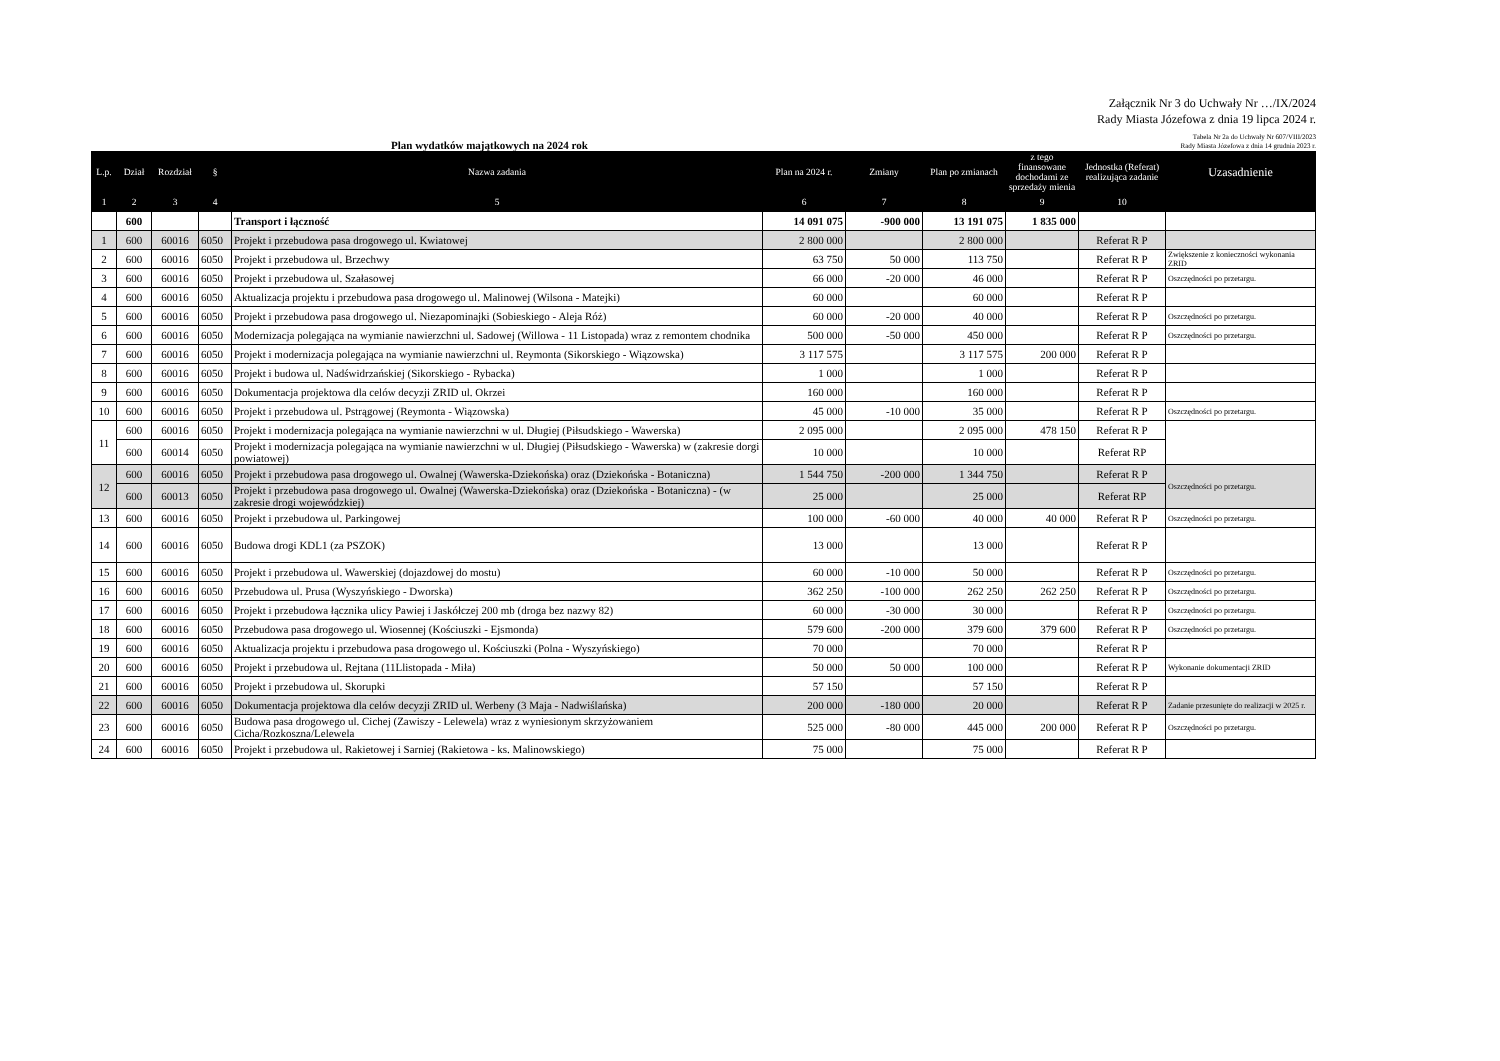Załącznik Nr 3 do Uchwały Nr …/IX/2024
Rady Miasta Józefowa z dnia 19 lipca 2024 r.
Plan wydatków majątkowych na 2024 rok
Tabela Nr 2a do Uchwały Nr 607/VIII/2023
Rady Miasta Józefowa z dnia 14 grudnia 2023 r.
| L.p. | Dział | Rozdział | § | Nazwa zadania | Plan na 2024 r. | Zmiany | Plan po zmianach | z tego finansowane dochodami ze sprzedaży mienia | Jednostka (Referat) realizująca zadanie | Uzasadnienie |
| --- | --- | --- | --- | --- | --- | --- | --- | --- | --- | --- |
| 1 | 2 | 3 | 4 | 5 | 6 | 7 | 8 | 9 | 10 | |
| | 600 | | | Transport i łączność | 14 091 075 | -900 000 | 13 191 075 | 1 835 000 | | |
| 1 | 600 | 60016 | 6050 | Projekt i przebudowa pasa drogowego ul. Kwiatowej | 2 800 000 | | 2 800 000 | | Referat R P | |
| 2 | 600 | 60016 | 6050 | Projekt i przebudowa ul. Brzechwy | 63 750 | 50 000 | 113 750 | | Referat R P | Zwiększenie z konieczności wykonania ZRID |
| 3 | 600 | 60016 | 6050 | Projekt i przebudowa ul. Szałasowej | 66 000 | -20 000 | 46 000 | | Referat R P | Oszczędności po przetargu. |
| 4 | 600 | 60016 | 6050 | Aktualizacja projektu i przebudowa pasa drogowego ul. Malinowej (Wilsona - Matejki) | 60 000 | | 60 000 | | Referat R P | |
| 5 | 600 | 60016 | 6050 | Projekt i przebudowa pasa drogowego ul. Niezapominajki (Sobieskiego - Aleja Róż) | 60 000 | -20 000 | 40 000 | | Referat R P | Oszczędności po przetargu. |
| 6 | 600 | 60016 | 6050 | Modernizacja polegająca na wymianie nawierzchni ul. Sadowej (Willowa - 11 Listopada) wraz z remontem chodnika | 500 000 | -50 000 | 450 000 | | Referat R P | Oszczędności po przetargu. |
| 7 | 600 | 60016 | 6050 | Projekt i modernizacja polegająca na wymianie nawierzchni ul. Reymonta (Sikorskiego - Wiązowska) | 3 117 575 | | 3 117 575 | 200 000 | Referat R P | |
| 8 | 600 | 60016 | 6050 | Projekt i budowa ul. Nadświdrzańskiej (Sikorskiego - Rybacka) | 1 000 | | 1 000 | | Referat R P | |
| 9 | 600 | 60016 | 6050 | Dokumentacja projektowa dla celów decyzji ZRID ul. Okrzei | 160 000 | | 160 000 | | Referat R P | |
| 10 | 600 | 60016 | 6050 | Projekt i przebudowa ul. Pstrągowej (Reymonta - Wiązowska) | 45 000 | -10 000 | 35 000 | | Referat R P | Oszczędności po przetargu. |
| 11 | 600 | 60016 | 6050 | Projekt i modernizacja polegająca na wymianie nawierzchni w ul. Długiej (Piłsudskiego - Wawerska) | 2 095 000 | | 2 095 000 | 478 150 | Referat R P | |
| | 600 | 60014 | 6050 | Projekt i modernizacja polegająca na wymianie nawierzchni w ul. Długiej (Piłsudskiego - Wawerska) w (zakresie dorgi powiatowej) | 10 000 | | 10 000 | | Referat RP | |
| 12 | 600 | 60016 | 6050 | Projekt i przebudowa pasa drogowego ul. Owalnej (Wawerska-Dziekońska) oraz (Dziekońska - Botaniczna) | 1 544 750 | -200 000 | 1 344 750 | | Referat R P | Oszczędności po przetargu. |
| | 600 | 60013 | 6050 | Projekt i przebudowa pasa drogowego ul. Owalnej (Wawerska-Dziekońska) oraz (Dziekońska - Botaniczna) - (w zakresie drogi wojewódzkiej) | 25 000 | | 25 000 | | Referat RP | |
| 13 | 600 | 60016 | 6050 | Projekt i przebudowa ul. Parkingowej | 100 000 | -60 000 | 40 000 | 40 000 | Referat R P | Oszczędności po przetargu. |
| 14 | 600 | 60016 | 6050 | Budowa drogi KDL1 (za PSZOK) | 13 000 | | 13 000 | | Referat R P | |
| 15 | 600 | 60016 | 6050 | Projekt i przebudowa ul. Wawerskiej (dojazdowej do mostu) | 60 000 | -10 000 | 50 000 | | Referat R P | Oszczędności po przetargu. |
| 16 | 600 | 60016 | 6050 | Przebudowa ul. Prusa (Wyszyńskiego - Dworska) | 362 250 | -100 000 | 262 250 | 262 250 | Referat R P | Oszczędności po przetargu. |
| 17 | 600 | 60016 | 6050 | Projekt i przebudowa łącznika ulicy Pawiej i Jaskółczej 200 mb (droga bez nazwy 82) | 60 000 | -30 000 | 30 000 | | Referat R P | Oszczędności po przetargu. |
| 18 | 600 | 60016 | 6050 | Przebudowa pasa drogowego ul. Wiosennej (Kościuszki - Ejsmonda) | 579 600 | -200 000 | 379 600 | 379 600 | Referat R P | Oszczędności po przetargu. |
| 19 | 600 | 60016 | 6050 | Aktualizacja projektu i przebudowa pasa drogowego ul. Kościuszki (Polna - Wyszyńskiego) | 70 000 | | 70 000 | | Referat R P | |
| 20 | 600 | 60016 | 6050 | Projekt i przebudowa ul. Rejtana (11Llistopada - Miła) | 50 000 | 50 000 | 100 000 | | Referat R P | Wykonanie dokumentacji ZRID |
| 21 | 600 | 60016 | 6050 | Projekt i przebudowa ul. Skorupki | 57 150 | | 57 150 | | Referat R P | |
| 22 | 600 | 60016 | 6050 | Dokumentacja projektowa dla celów decyzji ZRID ul. Werbeny (3 Maja - Nadwiślańska) | 200 000 | -180 000 | 20 000 | | Referat R P | Zadanie przesunięte do realizacji w 2025 r. |
| 23 | 600 | 60016 | 6050 | Budowa pasa drogowego ul. Cichej (Zawiszy - Lelewela) wraz z wyniesionym skrzyżowaniem Cicha/Rozkoszna/Lelewela | 525 000 | -80 000 | 445 000 | 200 000 | Referat R P | Oszczędności po przetargu. |
| 24 | 600 | 60016 | 6050 | Projekt i przebudowa ul. Rakietowej i Sarniej (Rakietowa - ks. Malinowskiego) | 75 000 | | 75 000 | | Referat R P | |